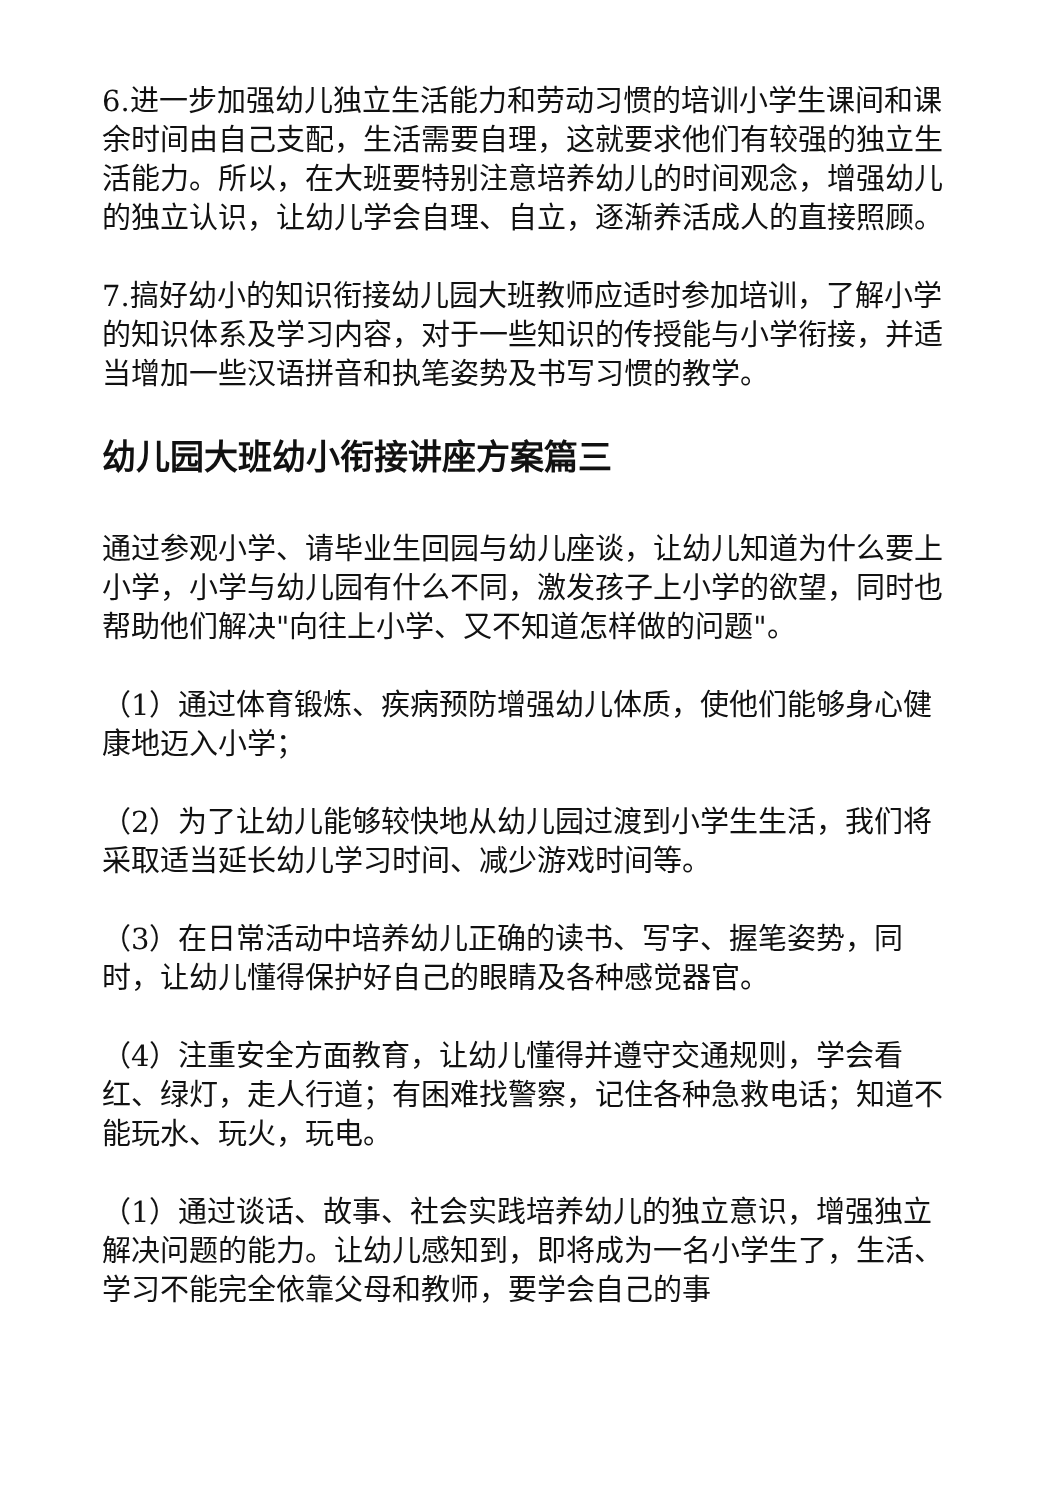6.进一步加强幼儿独立生活能力和劳动习惯的培训小学生课间和课余时间由自己支配，生活需要自理，这就要求他们有较强的独立生活能力。所以，在大班要特别注意培养幼儿的时间观念，增强幼儿的独立认识，让幼儿学会自理、自立，逐渐养活成人的直接照顾。
7.搞好幼小的知识衔接幼儿园大班教师应适时参加培训，了解小学的知识体系及学习内容，对于一些知识的传授能与小学衔接，并适当增加一些汉语拼音和执笔姿势及书写习惯的教学。
幼儿园大班幼小衔接讲座方案篇三
通过参观小学、请毕业生回园与幼儿座谈，让幼儿知道为什么要上小学，小学与幼儿园有什么不同，激发孩子上小学的欲望，同时也帮助他们解决"向往上小学、又不知道怎样做的问题"。
（1）通过体育锻炼、疾病预防增强幼儿体质，使他们能够身心健康地迈入小学；
（2）为了让幼儿能够较快地从幼儿园过渡到小学生生活，我们将采取适当延长幼儿学习时间、减少游戏时间等。
（3）在日常活动中培养幼儿正确的读书、写字、握笔姿势，同时，让幼儿懂得保护好自己的眼睛及各种感觉器官。
（4）注重安全方面教育，让幼儿懂得并遵守交通规则，学会看红、绿灯，走人行道；有困难找警察，记住各种急救电话；知道不能玩水、玩火，玩电。
（1）通过谈话、故事、社会实践培养幼儿的独立意识，增强独立解决问题的能力。让幼儿感知到，即将成为一名小学生了，生活、学习不能完全依靠父母和教师，要学会自己的事